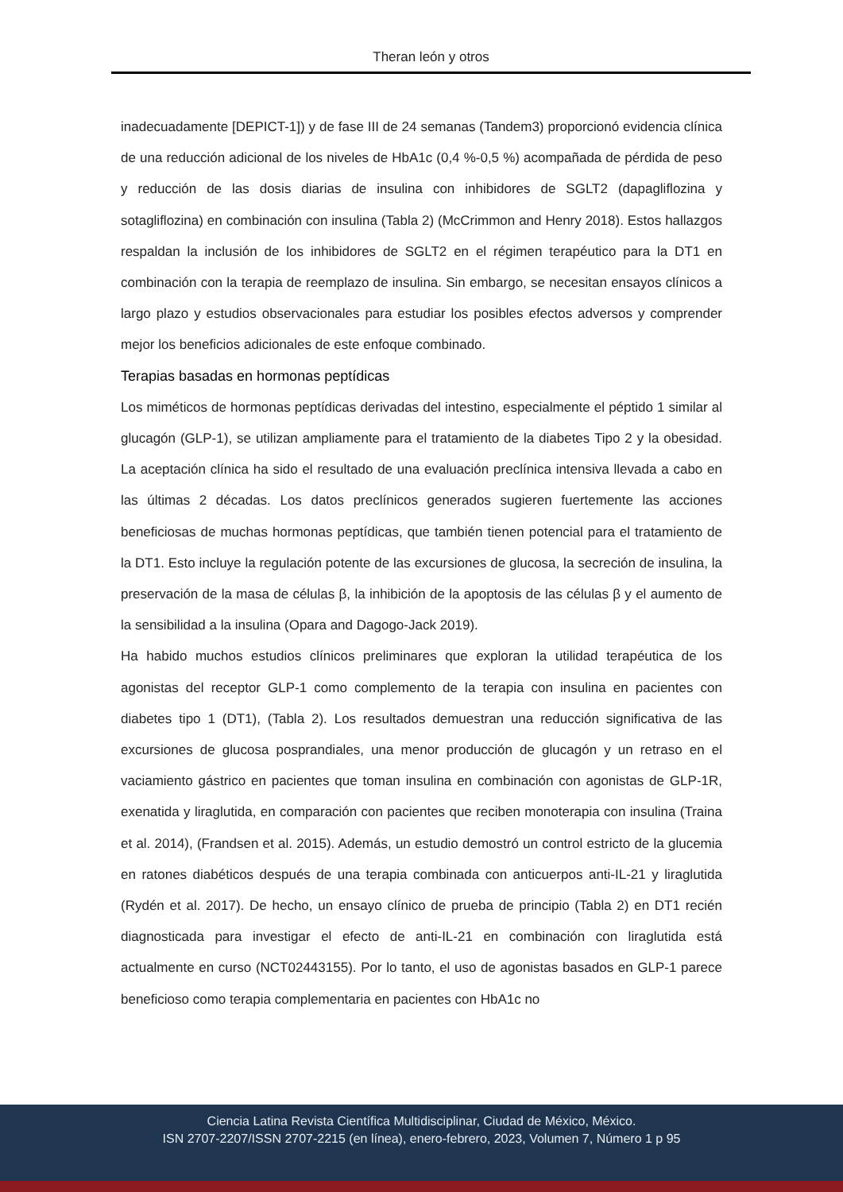Theran león y otros
inadecuadamente [DEPICT-1]) y de fase III de 24 semanas (Tandem3) proporcionó evidencia clínica de una reducción adicional de los niveles de HbA1c (0,4 %-0,5 %) acompañada de pérdida de peso y reducción de las dosis diarias de insulina con inhibidores de SGLT2 (dapagliflozina y sotagliflozina) en combinación con insulina (Tabla 2) (McCrimmon and Henry 2018). Estos hallazgos respaldan la inclusión de los inhibidores de SGLT2 en el régimen terapéutico para la DT1 en combinación con la terapia de reemplazo de insulina. Sin embargo, se necesitan ensayos clínicos a largo plazo y estudios observacionales para estudiar los posibles efectos adversos y comprender mejor los beneficios adicionales de este enfoque combinado.
Terapias basadas en hormonas peptídicas
Los miméticos de hormonas peptídicas derivadas del intestino, especialmente el péptido 1 similar al glucagón (GLP-1), se utilizan ampliamente para el tratamiento de la diabetes Tipo 2 y la obesidad. La aceptación clínica ha sido el resultado de una evaluación preclínica intensiva llevada a cabo en las últimas 2 décadas. Los datos preclínicos generados sugieren fuertemente las acciones beneficiosas de muchas hormonas peptídicas, que también tienen potencial para el tratamiento de la DT1. Esto incluye la regulación potente de las excursiones de glucosa, la secreción de insulina, la preservación de la masa de células β, la inhibición de la apoptosis de las células β y el aumento de la sensibilidad a la insulina (Opara and Dagogo-Jack 2019).
Ha habido muchos estudios clínicos preliminares que exploran la utilidad terapéutica de los agonistas del receptor GLP-1 como complemento de la terapia con insulina en pacientes con diabetes tipo 1 (DT1), (Tabla 2). Los resultados demuestran una reducción significativa de las excursiones de glucosa posprandiales, una menor producción de glucagón y un retraso en el vaciamiento gástrico en pacientes que toman insulina en combinación con agonistas de GLP-1R, exenatida y liraglutida, en comparación con pacientes que reciben monoterapia con insulina (Traina et al. 2014), (Frandsen et al. 2015). Además, un estudio demostró un control estricto de la glucemia en ratones diabéticos después de una terapia combinada con anticuerpos anti-IL-21 y liraglutida (Rydén et al. 2017). De hecho, un ensayo clínico de prueba de principio (Tabla 2) en DT1 recién diagnosticada para investigar el efecto de anti-IL-21 en combinación con liraglutida está actualmente en curso (NCT02443155). Por lo tanto, el uso de agonistas basados en GLP-1 parece beneficioso como terapia complementaria en pacientes con HbA1c no
Ciencia Latina Revista Científica Multidisciplinar, Ciudad de México, México.
ISN 2707-2207/ISSN 2707-2215 (en línea), enero-febrero, 2023, Volumen 7, Número 1 p 95